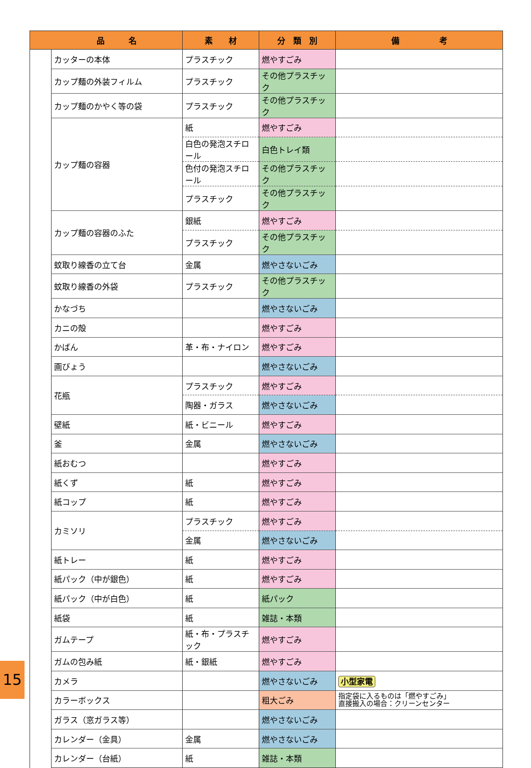| | 品 名 | 素 材 | 分 類 別 | 備 考 |
| --- | --- | --- | --- | --- |
| | カッターの本体 | プラスチック | 燃やすごみ | |
| | カップ麺の外装フィルム | プラスチック | その他プラスチック | |
| | カップ麺のかやく等の袋 | プラスチック | その他プラスチック | |
| | カップ麺の容器 | 紙 | 燃やすごみ | |
| | | 白色の発泡スチロール | 白色トレイ類 | |
| | | 色付の発泡スチロール | その他プラスチック | |
| | | プラスチック | その他プラスチック | |
| | カップ麺の容器のふた | 銀紙 | 燃やすごみ | |
| | | プラスチック | その他プラスチック | |
| | 蚊取り線香の立て台 | 金属 | 燃やさないごみ | |
| | 蚊取り線香の外袋 | プラスチック | その他プラスチック | |
| | かなづち | | 燃やさないごみ | |
| | カニの殻 | | 燃やすごみ | |
| | かばん | 革・布・ナイロン | 燃やすごみ | |
| | 画びょう | | 燃やさないごみ | |
| | 花瓶 | プラスチック | 燃やすごみ | |
| | | 陶器・ガラス | 燃やさないごみ | |
| | 壁紙 | 紙・ビニール | 燃やすごみ | |
| | 釜 | 金属 | 燃やさないごみ | |
| | 紙おむつ | | 燃やすごみ | |
| | 紙くず | 紙 | 燃やすごみ | |
| | 紙コップ | 紙 | 燃やすごみ | |
| | カミソリ | プラスチック | 燃やすごみ | |
| | | 金属 | 燃やさないごみ | |
| | 紙トレー | 紙 | 燃やすごみ | |
| | 紙パック（中が銀色） | 紙 | 燃やすごみ | |
| | 紙パック（中が白色） | 紙 | 紙パック | |
| | 紙袋 | 紙 | 雑誌・本類 | |
| | ガムテープ | 紙・布・プラスチック | 燃やすごみ | |
| | ガムの包み紙 | 紙・銀紙 | 燃やすごみ | |
| | カメラ | | 燃やさないごみ | 小型家電 |
| | カラーボックス | | 粗大ごみ | 指定袋に入るものは「燃やすごみ」 直接搬入の場合：クリーンセンター |
| | ガラス（窓ガラス等） | | 燃やさないごみ | |
| | カレンダー（金具） | 金属 | 燃やさないごみ | |
| | カレンダー（台紙） | 紙 | 雑誌・本類 | |
15